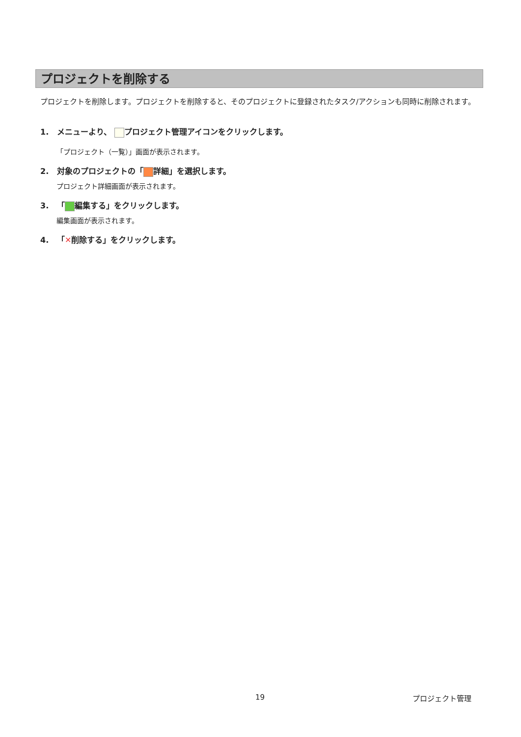プロジェクトを削除する
プロジェクトを削除します。プロジェクトを削除すると、そのプロジェクトに登録されたタスク/アクションも同時に削除されます。
1. メニューより、 プロジェクト管理アイコンをクリックします。
「プロジェクト（一覧）」画面が表示されます。
2. 対象のプロジェクトの「 詳細」を選択します。
プロジェクト詳細画面が表示されます。
3. 「 編集する」をクリックします。
編集画面が表示されます。
4. 「✕削除する」をクリックします。
19 プロジェクト管理